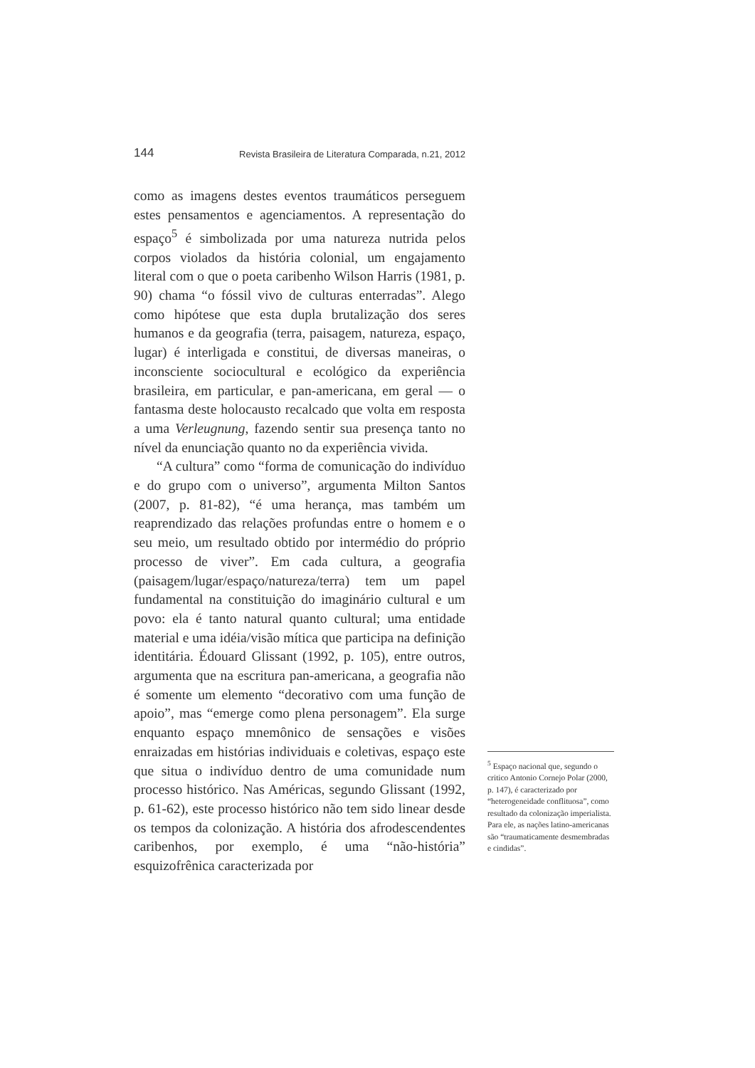144 Revista Brasileira de Literatura Comparada, n.21, 2012
como as imagens destes eventos traumáticos perseguem estes pensamentos e agenciamentos. A representação do espaço<sup>5</sup> é simbolizada por uma natureza nutrida pelos corpos violados da história colonial, um engajamento literal com o que o poeta caribenho Wilson Harris (1981, p. 90) chama “o fóssil vivo de culturas enterradas”. Alego como hipótese que esta dupla brutalização dos seres humanos e da geografia (terra, paisagem, natureza, espaço, lugar) é interligada e constitui, de diversas maneiras, o inconsciente sociocultural e ecológico da experiência brasileira, em particular, e pan-americana, em geral — o fantasma deste holocausto recalcado que volta em resposta a uma Verleugnung, fazendo sentir sua presença tanto no nível da enunciação quanto no da experiência vivida.
“A cultura” como “forma de comunicação do indivíduo e do grupo com o universo”, argumenta Milton Santos (2007, p. 81-82), “é uma herança, mas também um reaprendizado das relações profundas entre o homem e o seu meio, um resultado obtido por intermédio do próprio processo de viver”. Em cada cultura, a geografia (paisagem/lugar/espaço/natureza/terra) tem um papel fundamental na constituição do imaginário cultural e um povo: ela é tanto natural quanto cultural; uma entidade material e uma idéia/visão mítica que participa na definição identitária. Édouard Glissant (1992, p. 105), entre outros, argumenta que na escritura pan-americana, a geografia não é somente um elemento “decorativo com uma função de apoio”, mas “emerge como plena personagem”. Ela surge enquanto espaço mnemônico de sensações e visões enraizadas em histórias individuais e coletivas, espaço este que situa o indivíduo dentro de uma comunidade num processo histórico. Nas Américas, segundo Glissant (1992, p. 61-62), este processo histórico não tem sido linear desde os tempos da colonização. A história dos afrodescendentes caribenhos, por exemplo, é uma “não-história” esquizofrênica caracterizada por
<sup>5</sup> Espaço nacional que, segundo o critico Antonio Cornejo Polar (2000, p. 147), é caracterizado por “heterogeneidade conflituosa”, como resultado da colonização imperialista. Para ele, as nações latino-americanas são “traumaticamente desmembradas e cindidas”.